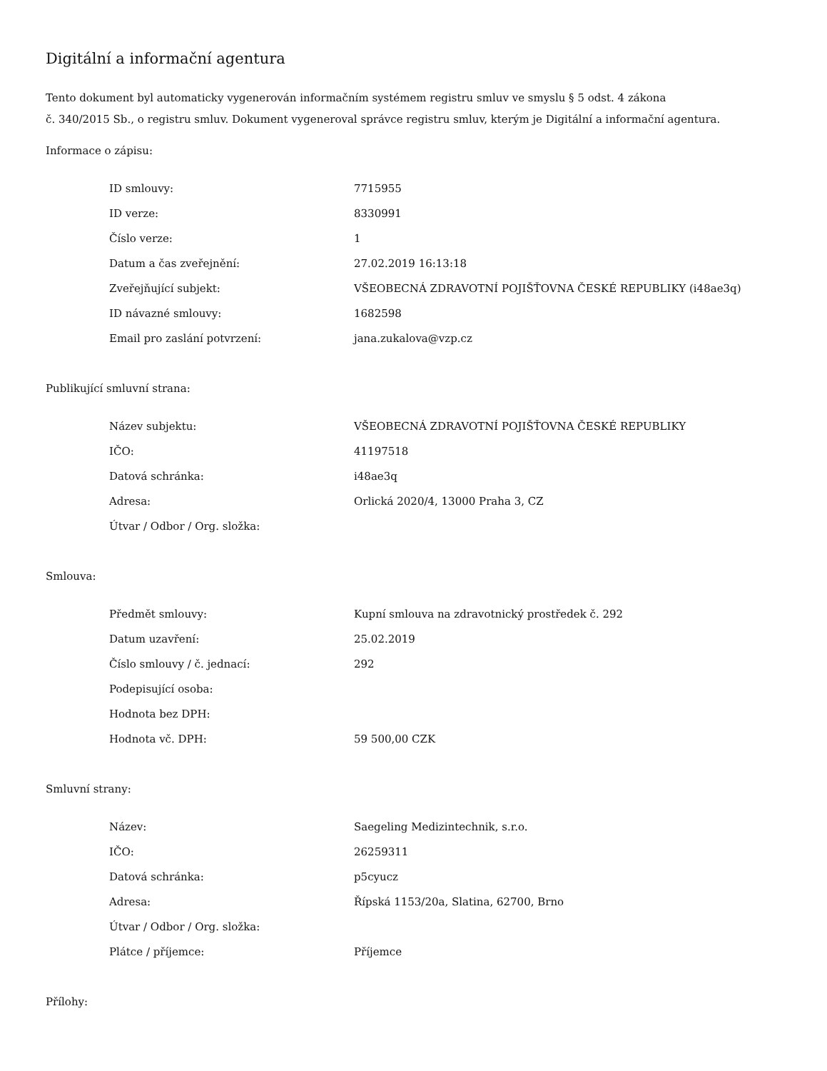Digitální a informační agentura
Tento dokument byl automaticky vygenerován informačním systémem registru smluv ve smyslu § 5 odst. 4 zákona
č. 340/2015 Sb., o registru smluv. Dokument vygeneroval správce registru smluv, kterým je Digitální a informační agentura.
Informace o zápisu:
| ID smlouvy: | 7715955 |
| ID verze: | 8330991 |
| Číslo verze: | 1 |
| Datum a čas zveřejnění: | 27.02.2019 16:13:18 |
| Zveřejňující subjekt: | VŠEOBECNÁ ZDRAVOTNÍ POJIŠŤOVNA ČESKÉ REPUBLIKY (i48ae3q) |
| ID návazné smlouvy: | 1682598 |
| Email pro zaslání potvrzení: | jana.zukalova@vzp.cz |
Publikující smluvní strana:
| Název subjektu: | VŠEOBECNÁ ZDRAVOTNÍ POJIŠŤOVNA ČESKÉ REPUBLIKY |
| IČO: | 41197518 |
| Datová schránka: | i48ae3q |
| Adresa: | Orlická 2020/4, 13000 Praha 3, CZ |
| Útvar / Odbor / Org. složka: | |
Smlouva:
| Předmět smlouvy: | Kupní smlouva na zdravotnický prostředek č. 292 |
| Datum uzavření: | 25.02.2019 |
| Číslo smlouvy / č. jednací: | 292 |
| Podepisující osoba: | |
| Hodnota bez DPH: | |
| Hodnota vč. DPH: | 59 500,00 CZK |
Smluvní strany:
| Název: | Saegeling Medizintechnik, s.r.o. |
| IČO: | 26259311 |
| Datová schránka: | p5cyucz |
| Adresa: | Řípská 1153/20a, Slatina, 62700, Brno |
| Útvar / Odbor / Org. složka: | |
| Plátce / příjemce: | Příjemce |
Přílohy: